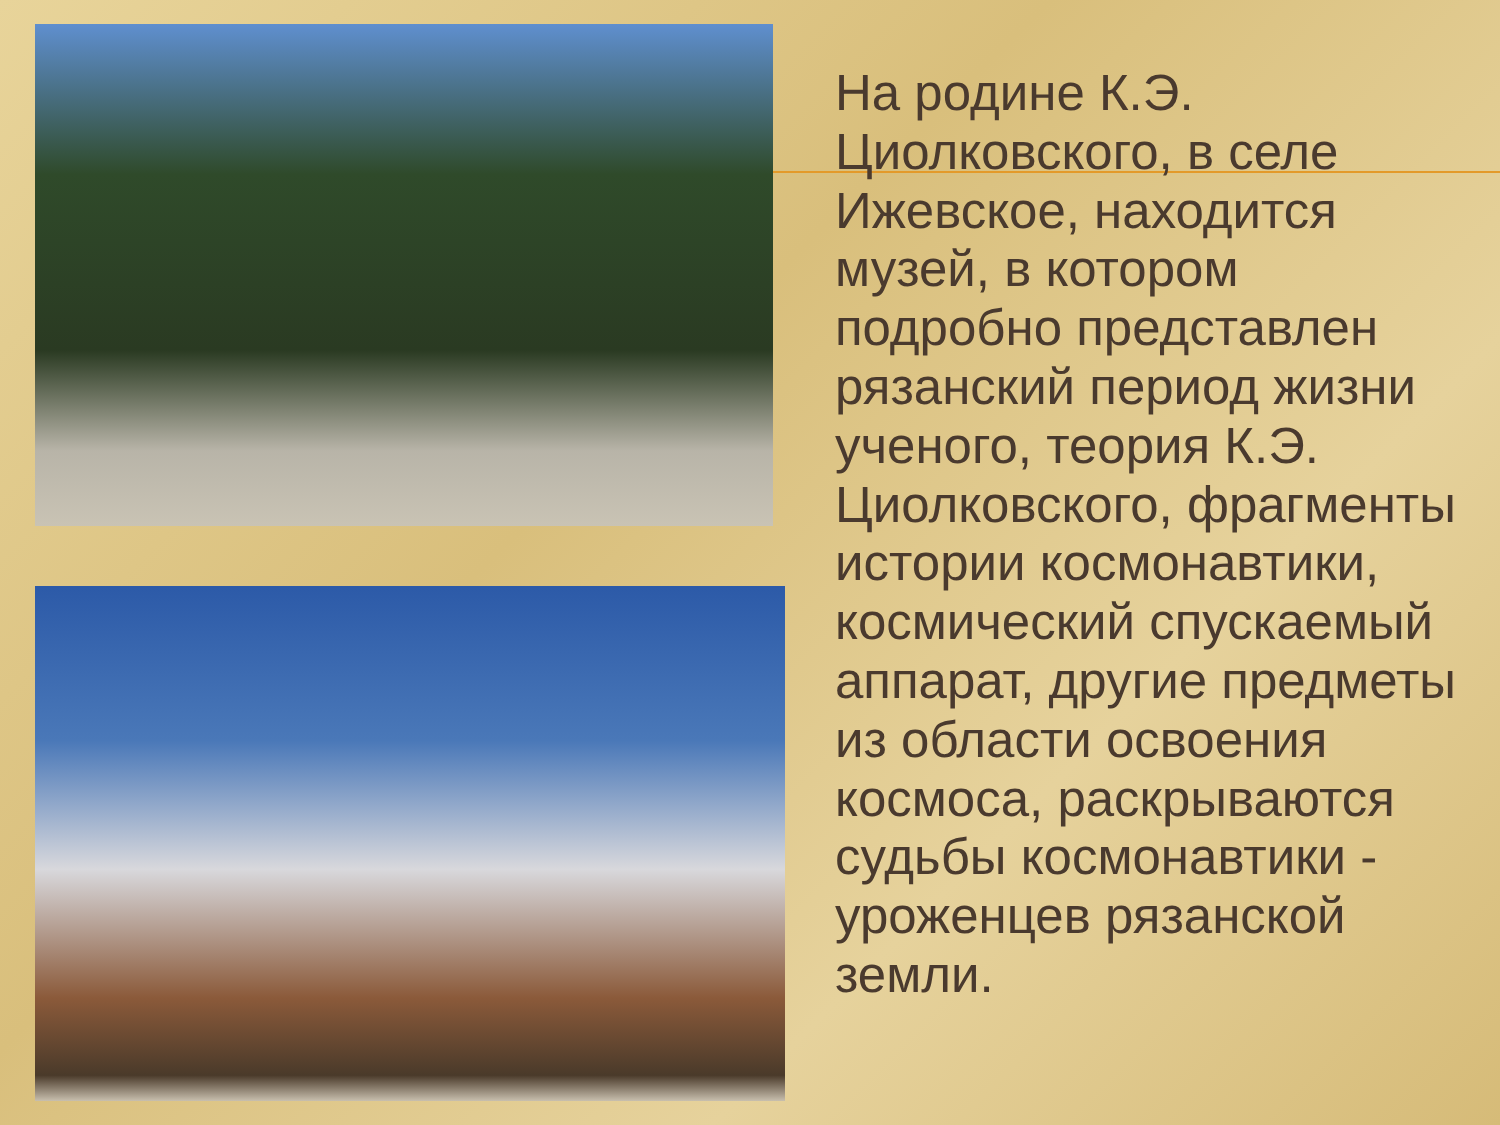На родине К.Э. Циолковского, в селе Ижевское, находится музей, в котором подробно представлен рязанский период жизни ученого, теория К.Э. Циолковского, фрагменты истории космонавтики, космический спускаемый аппарат, другие предметы из области освоения космоса, раскрываются судьбы космонавтики - уроженцев рязанской земли.